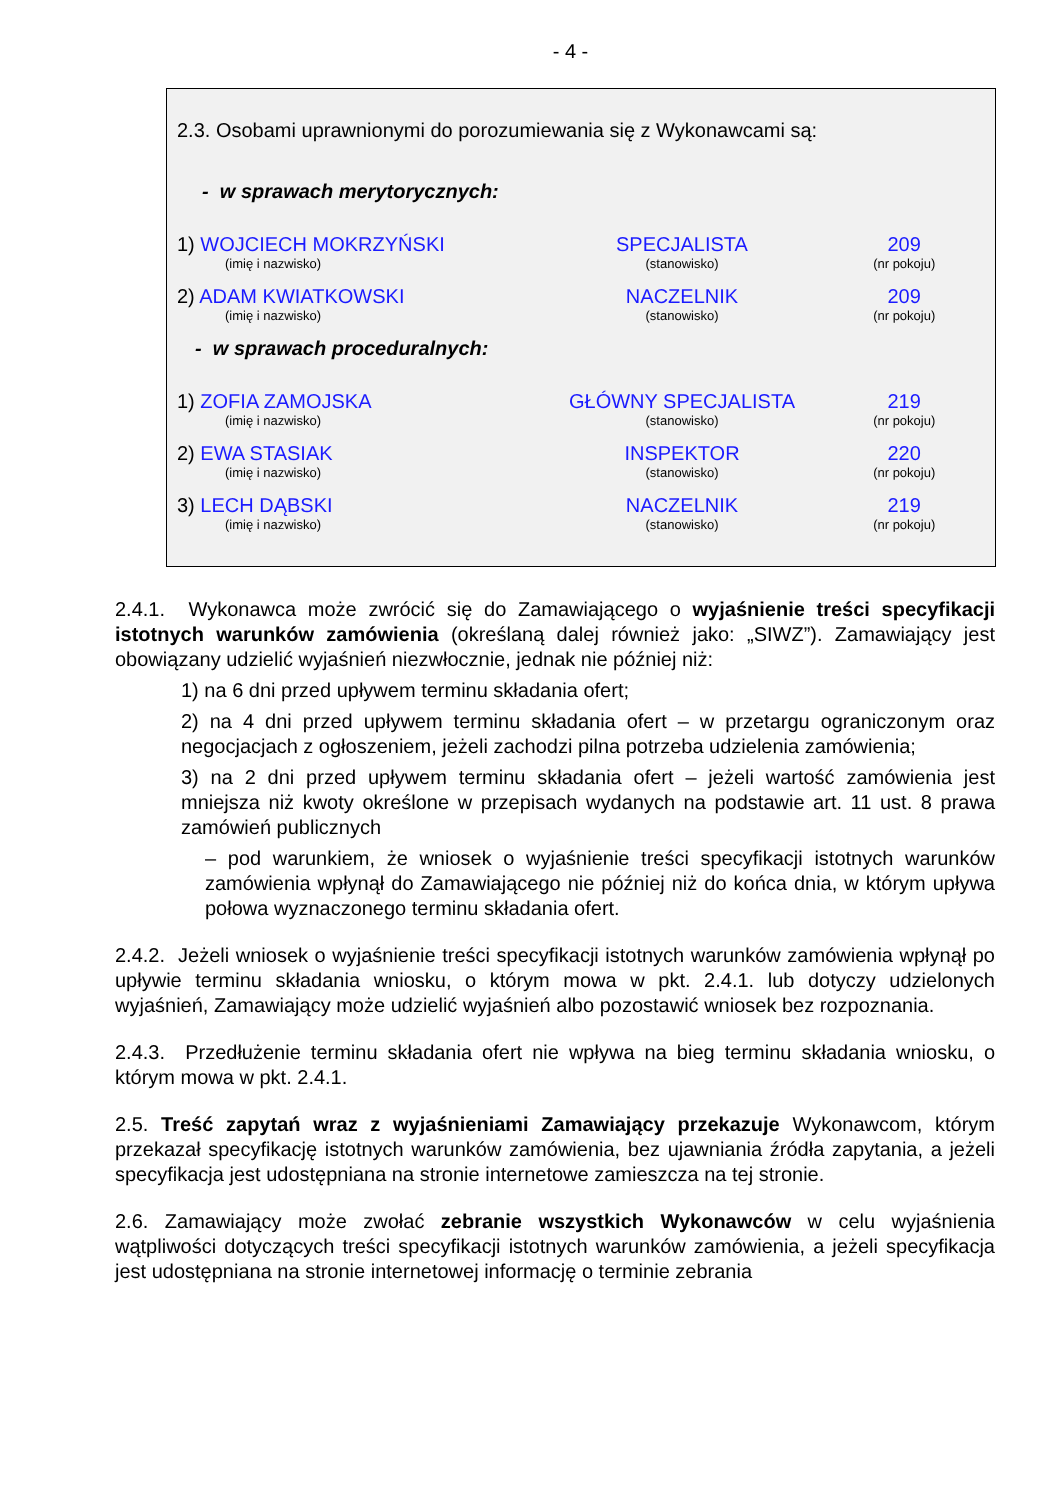- 4 -
2.3. Osobami uprawnionymi do porozumiewania się z Wykonawcami są:
- w sprawach merytorycznych:
| 1) WOJCIECH MOKRZYŃSKI (imię i nazwisko) | SPECJALISTA (stanowisko) | 209 (nr pokoju) |
| 2) ADAM KWIATKOWSKI (imię i nazwisko) | NACZELNIK (stanowisko) | 209 (nr pokoju) |
- w sprawach proceduralnych:
| 1) ZOFIA ZAMOJSKA (imię i nazwisko) | GŁÓWNY SPECJALISTA (stanowisko) | 219 (nr pokoju) |
| 2) EWA STASIAK (imię i nazwisko) | INSPEKTOR (stanowisko) | 220 (nr pokoju) |
| 3) LECH DĄBSKI (imię i nazwisko) | NACZELNIK (stanowisko) | 219 (nr pokoju) |
2.4.1. Wykonawca może zwrócić się do Zamawiającego o wyjaśnienie treści specyfikacji istotnych warunków zamówienia (określaną dalej również jako: „SIWZ”). Zamawiający jest obowiązany udzielić wyjaśnień niezwłocznie, jednak nie później niż:
1) na 6 dni przed upływem terminu składania ofert;
2) na 4 dni przed upływem terminu składania ofert – w przetargu ograniczonym oraz negocjacjach z ogłoszeniem, jeżeli zachodzi pilna potrzeba udzielenia zamówienia;
3) na 2 dni przed upływem terminu składania ofert – jeżeli wartość zamówienia jest mniejsza niż kwoty określone w przepisach wydanych na podstawie art. 11 ust. 8 prawa zamówień publicznych
– pod warunkiem, że wniosek o wyjaśnienie treści specyfikacji istotnych warunków zamówienia wpłynął do Zamawiającego nie później niż do końca dnia, w którym upływa połowa wyznaczonego terminu składania ofert.
2.4.2. Jeżeli wniosek o wyjaśnienie treści specyfikacji istotnych warunków zamówienia wpłynął po upływie terminu składania wniosku, o którym mowa w pkt. 2.4.1. lub dotyczy udzielonych wyjaśnień, Zamawiający może udzielić wyjaśnień albo pozostawić wniosek bez rozpoznania.
2.4.3. Przedłużenie terminu składania ofert nie wpływa na bieg terminu składania wniosku, o którym mowa w pkt. 2.4.1.
2.5. Treść zapytań wraz z wyjaśnieniami Zamawiający przekazuje Wykonawcom, którym przekazał specyfikację istotnych warunków zamówienia, bez ujawniania źródła zapytania, a jeżeli specyfikacja jest udostępniana na stronie internetowe zamieszcza na tej stronie.
2.6. Zamawiający może zwołać zebranie wszystkich Wykonawców w celu wyjaśnienia wątpliwości dotyczących treści specyfikacji istotnych warunków zamówienia, a jeżeli specyfikacja jest udostępniana na stronie internetowej informację o terminie zebrania